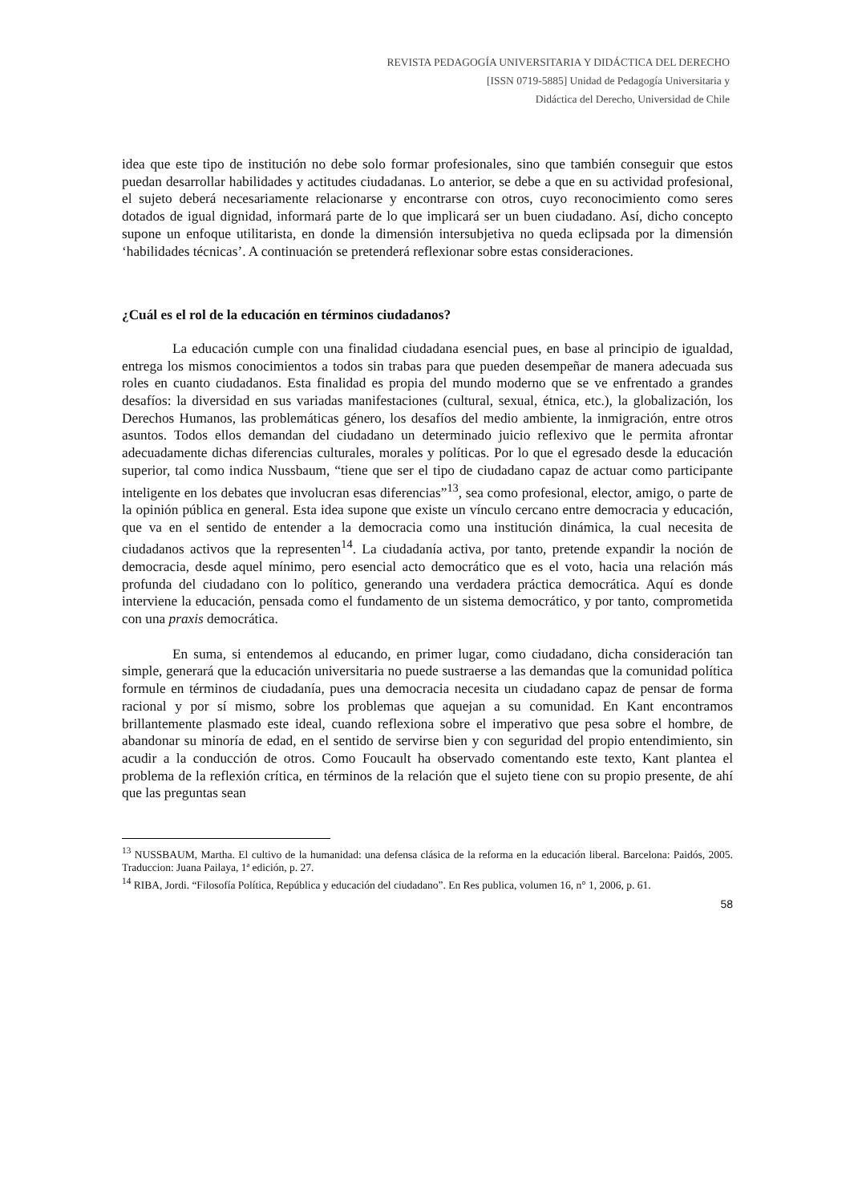REVISTA PEDAGOGÍA UNIVERSITARIA Y DIDÁCTICA DEL DERECHO
[ISSN 0719-5885] Unidad de Pedagogía Universitaria y
Didáctica del Derecho, Universidad de Chile
idea que este tipo de institución no debe solo formar profesionales, sino que también conseguir que estos puedan desarrollar habilidades y actitudes ciudadanas. Lo anterior, se debe a que en su actividad profesional, el sujeto deberá necesariamente relacionarse y encontrarse con otros, cuyo reconocimiento como seres dotados de igual dignidad, informará parte de lo que implicará ser un buen ciudadano. Así, dicho concepto supone un enfoque utilitarista, en donde la dimensión intersubjetiva no queda eclipsada por la dimensión ‘habilidades técnicas’. A continuación se pretenderá reflexionar sobre estas consideraciones.
¿Cuál es el rol de la educación en términos ciudadanos?
La educación cumple con una finalidad ciudadana esencial pues, en base al principio de igualdad, entrega los mismos conocimientos a todos sin trabas para que pueden desempeñar de manera adecuada sus roles en cuanto ciudadanos. Esta finalidad es propia del mundo moderno que se ve enfrentado a grandes desafíos: la diversidad en sus variadas manifestaciones (cultural, sexual, étnica, etc.), la globalización, los Derechos Humanos, las problemáticas género, los desafíos del medio ambiente, la inmigración, entre otros asuntos. Todos ellos demandan del ciudadano un determinado juicio reflexivo que le permita afrontar adecuadamente dichas diferencias culturales, morales y políticas. Por lo que el egresado desde la educación superior, tal como indica Nussbaum, “tiene que ser el tipo de ciudadano capaz de actuar como participante inteligente en los debates que involucran esas diferencias”<sup>13</sup>, sea como profesional, elector, amigo, o parte de la opinión pública en general. Esta idea supone que existe un vínculo cercano entre democracia y educación, que va en el sentido de entender a la democracia como una institución dinámica, la cual necesita de ciudadanos activos que la representen<sup>14</sup>. La ciudadanía activa, por tanto, pretende expandir la noción de democracia, desde aquel mínimo, pero esencial acto democrático que es el voto, hacia una relación más profunda del ciudadano con lo político, generando una verdadera práctica democrática. Aquí es donde interviene la educación, pensada como el fundamento de un sistema democrático, y por tanto, comprometida con una praxis democrática.
En suma, si entendemos al educando, en primer lugar, como ciudadano, dicha consideración tan simple, generará que la educación universitaria no puede sustraerse a las demandas que la comunidad política formule en términos de ciudadanía, pues una democracia necesita un ciudadano capaz de pensar de forma racional y por sí mismo, sobre los problemas que aquejan a su comunidad. En Kant encontramos brillantemente plasmado este ideal, cuando reflexiona sobre el imperativo que pesa sobre el hombre, de abandonar su minoría de edad, en el sentido de servirse bien y con seguridad del propio entendimiento, sin acudir a la conducción de otros. Como Foucault ha observado comentando este texto, Kant plantea el problema de la reflexión crítica, en términos de la relación que el sujeto tiene con su propio presente, de ahí que las preguntas sean
<sup>13</sup> NUSSBAUM, Martha. El cultivo de la humanidad: una defensa clásica de la reforma en la educación liberal. Barcelona: Paidós, 2005. Traduccion: Juana Pailaya, 1ª edición, p. 27.
<sup>14</sup> RIBA, Jordi. “Filosofía Política, República y educación del ciudadano”. En Res publica, volumen 16, n° 1, 2006, p. 61.
58